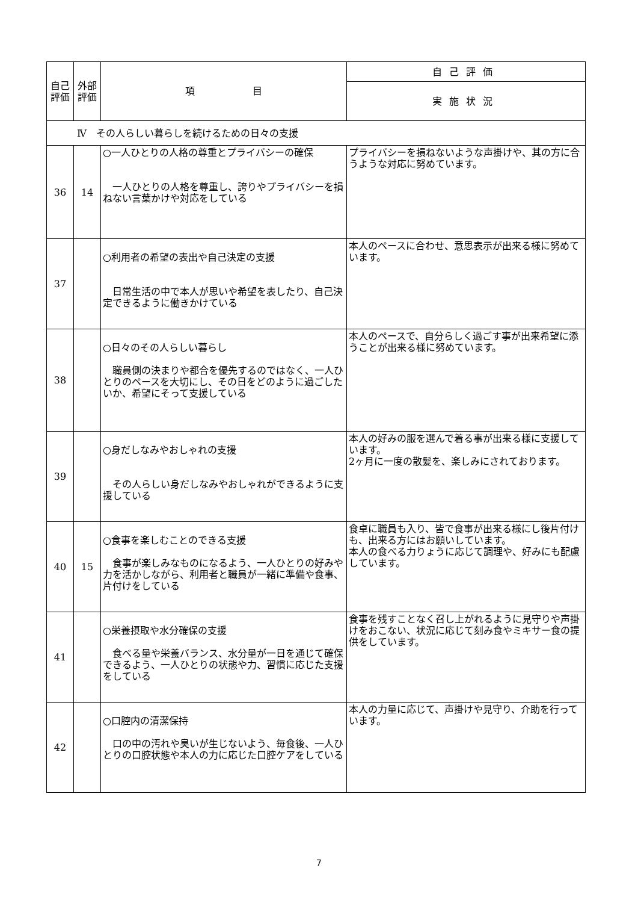| 自己評価 | 外部評価 | 項 目 | 自己評価 |
| --- | --- | --- | --- |
| | | | 実施状況 |
| Ⅳ その人らしい暮らしを続けるための日々の支援 | | | |
| 36 | 14 | ○一人ひとりの人格の尊重とプライバシーの確保 一人ひとりの人格を尊重し、誇りやプライバシーを損ねない言葉かけや対応をしている | プライバシーを損ねないような声掛けや、其の方に合うような対応に努めています。 |
| 37 | | ○利用者の希望の表出や自己決定の支援 日常生活の中で本人が思いや希望を表したり、自己決定できるように働きかけている | 本人のペースに合わせ、意思表示が出来る様に努めています。 |
| 38 | | ○日々のその人らしい暮らし 職員側の決まりや都合を優先するのではなく、一人ひとりのペースを大切にし、その日をどのように過ごしたいか、希望にそって支援している | 本人のペースで、自分らしく過ごす事が出来希望に添うことが出来る様に努めています。 |
| 39 | | ○身だしなみやおしゃれの支援 その人らしい身だしなみやおしゃれができるように支援している | 本人の好みの服を選んで着る事が出来る様に支援しています。 2ヶ月に一度の散髪を、楽しみにされております。 |
| 40 | 15 | ○食事を楽しむことのできる支援 食事が楽しみなものになるよう、一人ひとりの好みや力を活かしながら、利用者と職員が一緒に準備や食事、片付けをしている | 食卓に職員も入り、皆で食事が出来る様にし後片付けも、出来る方にはお願いしています。 本人の食べる力りょうに応じて調理や、好みにも配慮しています。 |
| 41 | | ○栄養摂取や水分確保の支援 食べる量や栄養バランス、水分量が一日を通じて確保できるよう、一人ひとりの状態や力、習慣に応じた支援をしている | 食事を残すことなく召し上がれるように見守りや声掛けをおこない、状況に応じて刻み食やミキサー食の提供をしています。 |
| 42 | | ○口腔内の清潔保持 口の中の汚れや臭いが生じないよう、毎食後、一人ひとりの口腔状態や本人の力に応じた口腔ケアをしている | 本人の力量に応じて、声掛けや見守り、介助を行っています。 |
7